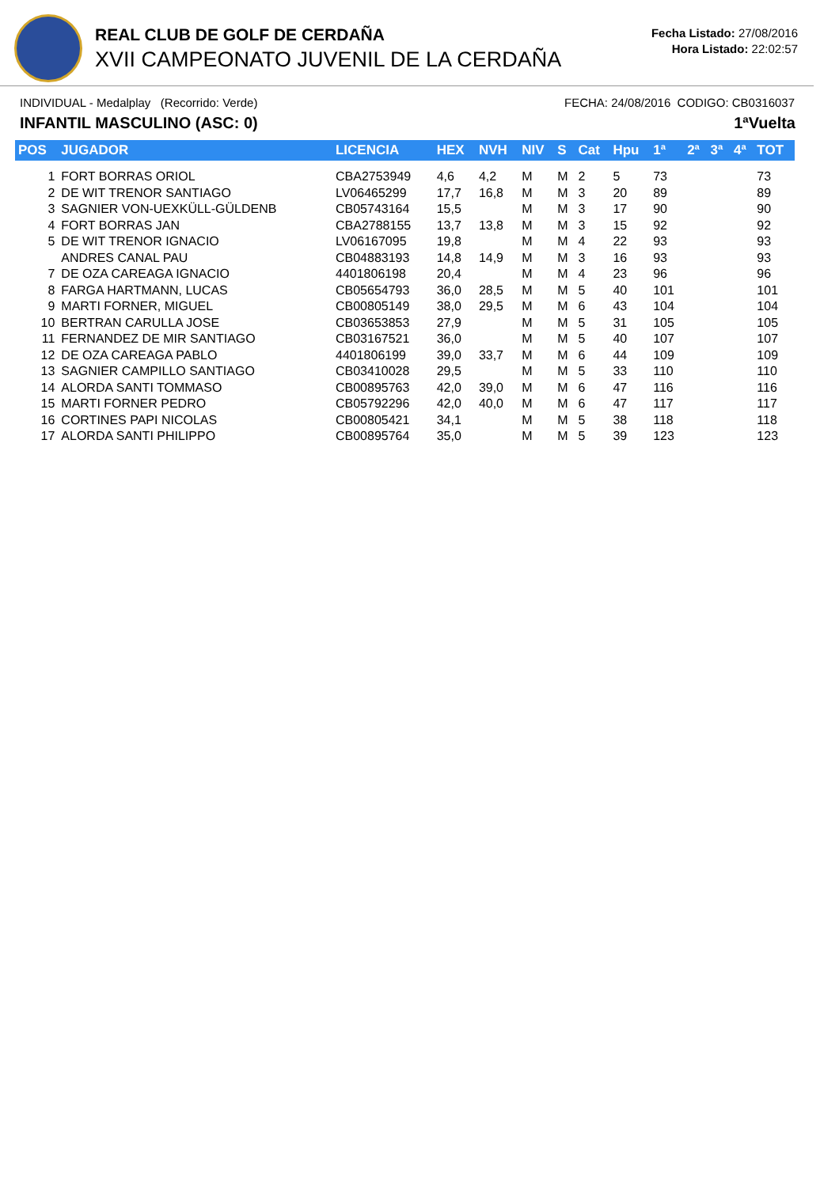REAL CLUB DE GOLF DE CERDAÑA
XVII CAMPEONATO JUVENIL DE LA CERDAÑA
Fecha Listado: 27/08/2016
Hora Listado: 22:02:57
INDIVIDUAL - Medalplay (Recorrido: Verde) FECHA: 24/08/2016 CODIGO: CB0316037
INFANTIL MASCULINO (ASC: 0) 1ªVuelta
| POS | JUGADOR | LICENCIA | HEX | NVH | NIV | S | Cat | Hpu | 1ª | 2ª | 3ª | 4ª | TOT |
| --- | --- | --- | --- | --- | --- | --- | --- | --- | --- | --- | --- | --- | --- |
| 1 | FORT BORRAS ORIOL | CBA2753949 | 4,6 | 4,2 | M | M | 2 | 5 | 73 | | | | 73 |
| 2 | DE WIT TRENOR SANTIAGO | LV06465299 | 17,7 | 16,8 | M | M | 3 | 20 | 89 | | | | 89 |
| 3 | SAGNIER VON-UEXKÜLL-GÜLDENB | CB05743164 | 15,5 | | M | M | 3 | 17 | 90 | | | | 90 |
| 4 | FORT BORRAS JAN | CBA2788155 | 13,7 | 13,8 | M | M | 3 | 15 | 92 | | | | 92 |
| 5 | DE WIT TRENOR IGNACIO | LV06167095 | 19,8 | | M | M | 4 | 22 | 93 | | | | 93 |
| | ANDRES CANAL PAU | CB04883193 | 14,8 | 14,9 | M | M | 3 | 16 | 93 | | | | 93 |
| 7 | DE OZA CAREAGA IGNACIO | 4401806198 | 20,4 | | M | M | 4 | 23 | 96 | | | | 96 |
| 8 | FARGA HARTMANN, LUCAS | CB05654793 | 36,0 | 28,5 | M | M | 5 | 40 | 101 | | | | 101 |
| 9 | MARTI FORNER, MIGUEL | CB00805149 | 38,0 | 29,5 | M | M | 6 | 43 | 104 | | | | 104 |
| 10 | BERTRAN CARULLA JOSE | CB03653853 | 27,9 | | M | M | 5 | 31 | 105 | | | | 105 |
| 11 | FERNANDEZ DE MIR SANTIAGO | CB03167521 | 36,0 | | M | M | 5 | 40 | 107 | | | | 107 |
| 12 | DE OZA CAREAGA PABLO | 4401806199 | 39,0 | 33,7 | M | M | 6 | 44 | 109 | | | | 109 |
| 13 | SAGNIER CAMPILLO SANTIAGO | CB03410028 | 29,5 | | M | M | 5 | 33 | 110 | | | | 110 |
| 14 | ALORDA SANTI TOMMASO | CB00895763 | 42,0 | 39,0 | M | M | 6 | 47 | 116 | | | | 116 |
| 15 | MARTI FORNER PEDRO | CB05792296 | 42,0 | 40,0 | M | M | 6 | 47 | 117 | | | | 117 |
| 16 | CORTINES PAPI NICOLAS | CB00805421 | 34,1 | | M | M | 5 | 38 | 118 | | | | 118 |
| 17 | ALORDA SANTI PHILIPPO | CB00895764 | 35,0 | | M | M | 5 | 39 | 123 | | | | 123 |